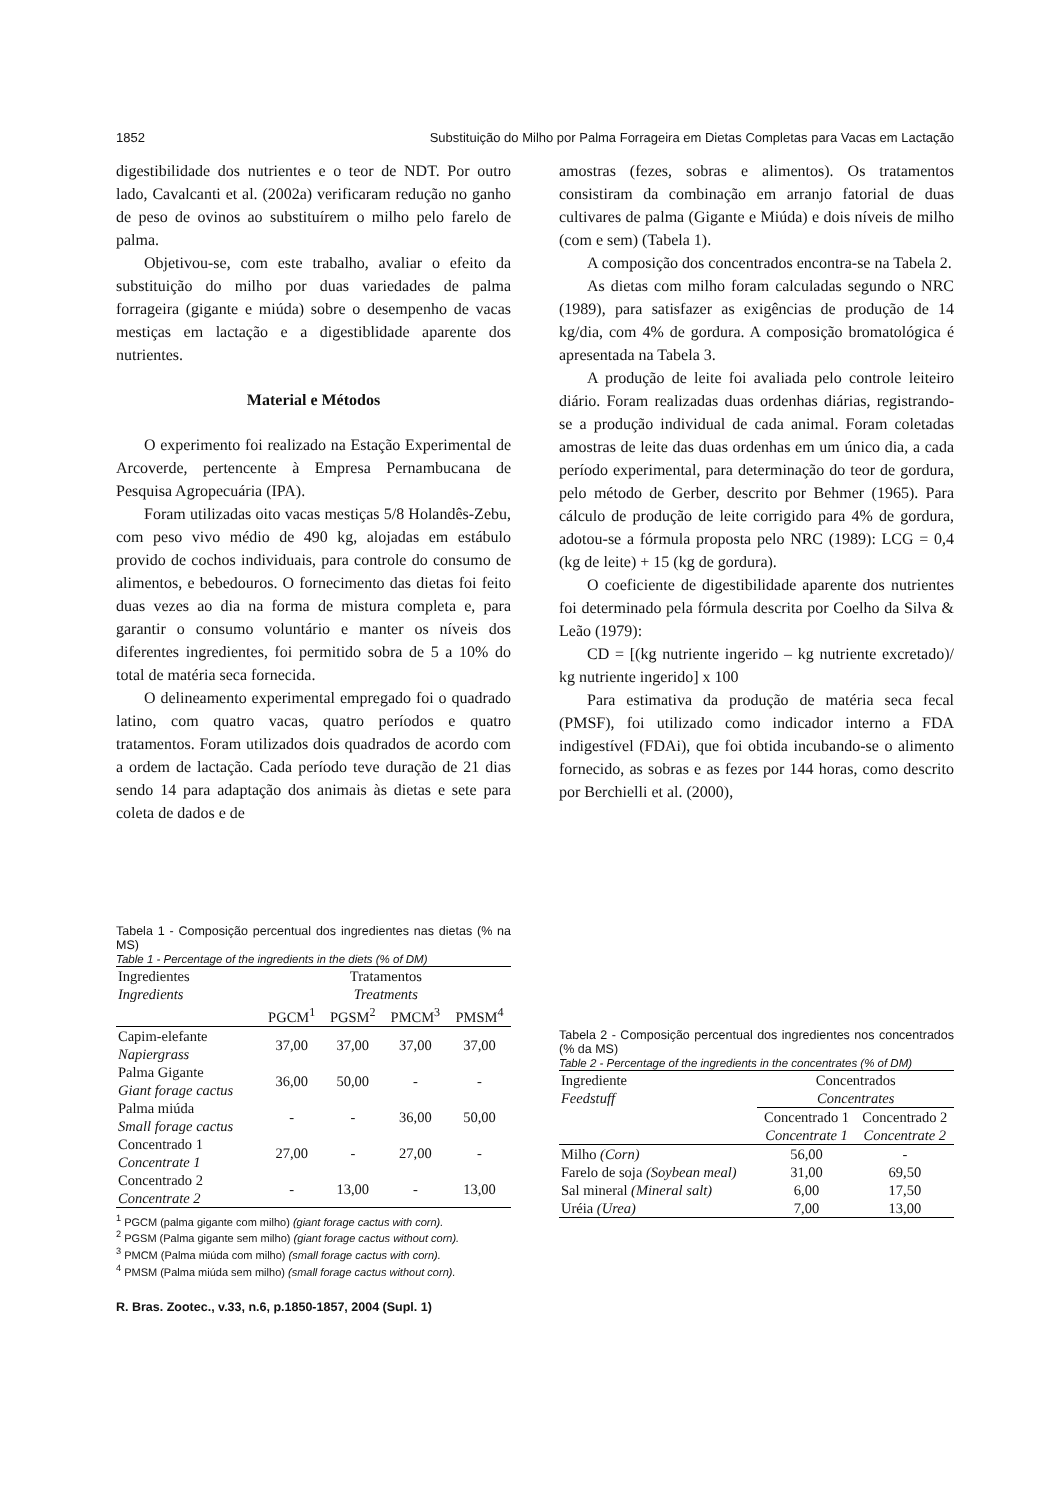1852 Substituição do Milho por Palma Forrageira em Dietas Completas para Vacas em Lactação
digestibilidade dos nutrientes e o teor de NDT. Por outro lado, Cavalcanti et al. (2002a) verificaram redução no ganho de peso de ovinos ao substituírem o milho pelo farelo de palma.
Objetivou-se, com este trabalho, avaliar o efeito da substituição do milho por duas variedades de palma forrageira (gigante e miúda) sobre o desempenho de vacas mestiças em lactação e a digestiblidade aparente dos nutrientes.
Material e Métodos
O experimento foi realizado na Estação Experimental de Arcoverde, pertencente à Empresa Pernambucana de Pesquisa Agropecuária (IPA).
Foram utilizadas oito vacas mestiças 5/8 Holandês-Zebu, com peso vivo médio de 490 kg, alojadas em estábulo provido de cochos individuais, para controle do consumo de alimentos, e bebedouros. O fornecimento das dietas foi feito duas vezes ao dia na forma de mistura completa e, para garantir o consumo voluntário e manter os níveis dos diferentes ingredientes, foi permitido sobra de 5 a 10% do total de matéria seca fornecida.
O delineamento experimental empregado foi o quadrado latino, com quatro vacas, quatro períodos e quatro tratamentos. Foram utilizados dois quadrados de acordo com a ordem de lactação. Cada período teve duração de 21 dias sendo 14 para adaptação dos animais às dietas e sete para coleta de dados e de
Tabela 1 - Composição percentual dos ingredientes nas dietas (% na MS)
Table 1 - Percentage of the ingredients in the diets (% of DM)
| Ingredientes Ingredients | Tratamentos Treatments | | | |
| | PGCM<sup>1</sup> | PGSM<sup>2</sup> | PMCM<sup>3</sup> | PMSM<sup>4</sup> |
| Capim-elefante Napiergrass | 37,00 | 37,00 | 37,00 | 37,00 |
| Palma Gigante Giant forage cactus | 36,00 | 50,00 | - | - |
| Palma miúda Small forage cactus | - | - | 36,00 | 50,00 |
| Concentrado 1 Concentrate 1 | 27,00 | - | 27,00 | - |
| Concentrado 2 Concentrate 2 | - | 13,00 | - | 13,00 |
<sup>1</sup> PGCM (palma gigante com milho) (giant forage cactus with corn).
<sup>2</sup> PGSM (Palma gigante sem milho) (giant forage cactus without corn).
<sup>3</sup> PMCM (Palma miúda com milho) (small forage cactus with corn).
<sup>4</sup> PMSM (Palma miúda sem milho) (small forage cactus without corn).
R. Bras. Zootec., v.33, n.6, p.1850-1857, 2004 (Supl. 1)
amostras (fezes, sobras e alimentos). Os tratamentos consistiram da combinação em arranjo fatorial de duas cultivares de palma (Gigante e Miúda) e dois níveis de milho (com e sem) (Tabela 1).
A composição dos concentrados encontra-se na Tabela 2.
As dietas com milho foram calculadas segundo o NRC (1989), para satisfazer as exigências de produção de 14 kg/dia, com 4% de gordura. A composição bromatológica é apresentada na Tabela 3.
A produção de leite foi avaliada pelo controle leiteiro diário. Foram realizadas duas ordenhas diárias, registrando-se a produção individual de cada animal. Foram coletadas amostras de leite das duas ordenhas em um único dia, a cada período experimental, para determinação do teor de gordura, pelo método de Gerber, descrito por Behmer (1965). Para cálculo de produção de leite corrigido para 4% de gordura, adotou-se a fórmula proposta pelo NRC (1989): LCG = 0,4 (kg de leite) + 15 (kg de gordura).
O coeficiente de digestibilidade aparente dos nutrientes foi determinado pela fórmula descrita por Coelho da Silva & Leão (1979):
CD = [(kg nutriente ingerido – kg nutriente excretado)/ kg nutriente ingerido] x 100
Para estimativa da produção de matéria seca fecal (PMSF), foi utilizado como indicador interno a FDA indigestível (FDAi), que foi obtida incubando-se o alimento fornecido, as sobras e as fezes por 144 horas, como descrito por Berchielli et al. (2000),
Tabela 2 - Composição percentual dos ingredientes nos concentrados (% da MS)
Table 2 - Percentage of the ingredients in the concentrates (% of DM)
| Ingrediente Feedstuff | Concentrados Concentrates | |
| | Concentrado 1 Concentrate 1 | Concentrado 2 Concentrate 2 |
| Milho (Corn) | 56,00 | - |
| Farelo de soja (Soybean meal) | 31,00 | 69,50 |
| Sal mineral (Mineral salt) | 6,00 | 17,50 |
| Uréia (Urea) | 7,00 | 13,00 |